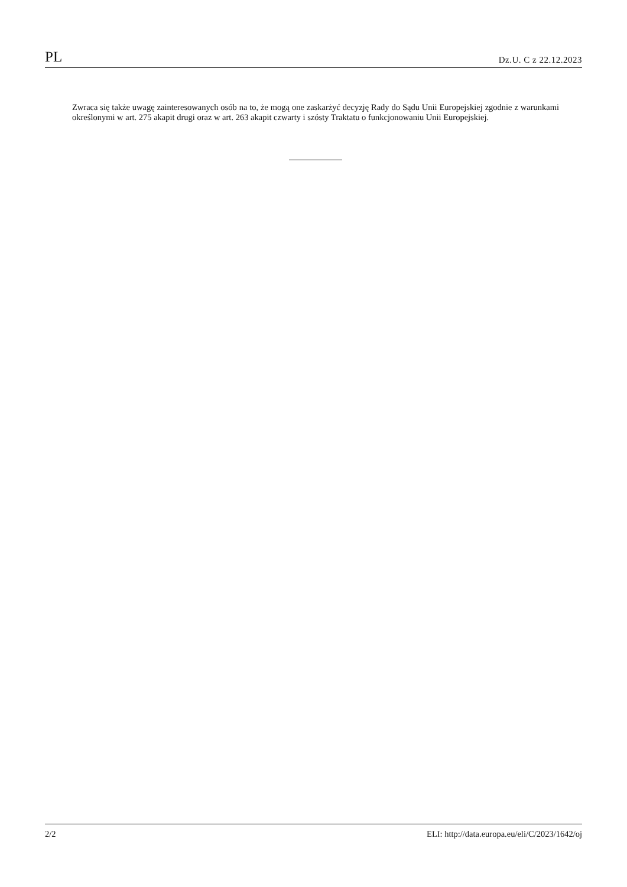PL Dz.U. C z 22.12.2023
Zwraca się także uwagę zainteresowanych osób na to, że mogą one zaskarżyć decyzję Rady do Sądu Unii Europejskiej zgodnie z warunkami określonymi w art. 275 akapit drugi oraz w art. 263 akapit czwarty i szósty Traktatu o funkcjonowaniu Unii Europejskiej.
2/2 ELI: http://data.europa.eu/eli/C/2023/1642/oj